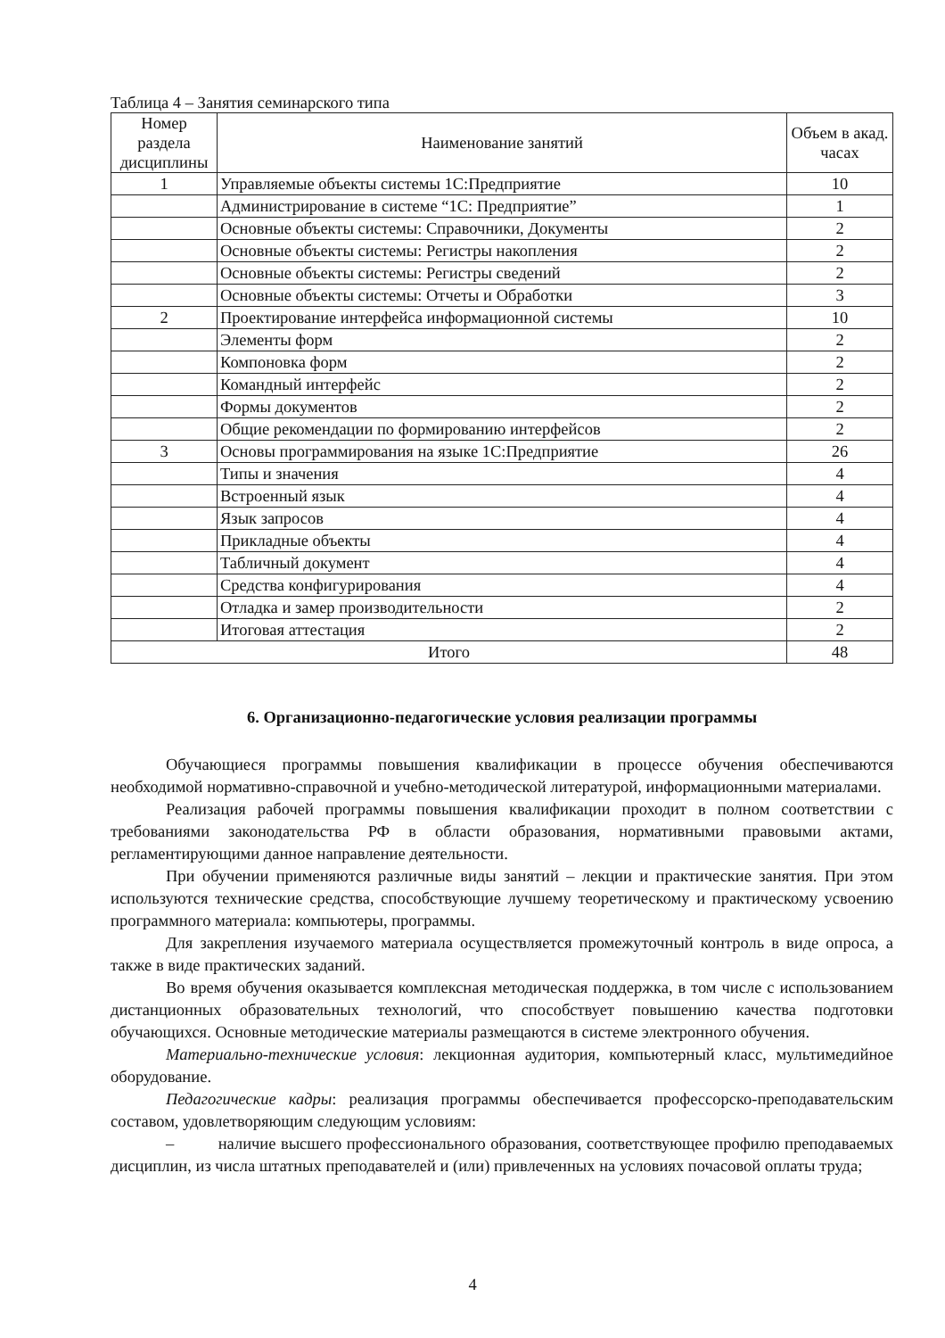Таблица 4 – Занятия семинарского типа
| Номер раздела дисциплины | Наименование занятий | Объем в акад. часах |
| --- | --- | --- |
| 1 | Управляемые объекты системы 1С:Предприятие | 10 |
| | Администрирование в системе “1С: Предприятие” | 1 |
| | Основные объекты системы: Справочники, Документы | 2 |
| | Основные объекты системы: Регистры накопления | 2 |
| | Основные объекты системы: Регистры сведений | 2 |
| | Основные объекты системы: Отчеты и Обработки | 3 |
| 2 | Проектирование интерфейса информационной системы | 10 |
| | Элементы форм | 2 |
| | Компоновка форм | 2 |
| | Командный интерфейс | 2 |
| | Формы документов | 2 |
| | Общие рекомендации по формированию интерфейсов | 2 |
| 3 | Основы программирования на языке 1С:Предприятие | 26 |
| | Типы и значения | 4 |
| | Встроенный язык | 4 |
| | Язык запросов | 4 |
| | Прикладные объекты | 4 |
| | Табличный документ | 4 |
| | Средства конфигурирования | 4 |
| | Отладка и замер производительности | 2 |
| | Итоговая аттестация | 2 |
| Итого | | 48 |
6. Организационно-педагогические условия реализации программы
Обучающиеся программы повышения квалификации в процессе обучения обеспечиваются необходимой нормативно-справочной и учебно-методической литературой, информационными материалами.
Реализация рабочей программы повышения квалификации проходит в полном соответствии с требованиями законодательства РФ в области образования, нормативными правовыми актами, регламентирующими данное направление деятельности.
При обучении применяются различные виды занятий – лекции и практические занятия. При этом используются технические средства, способствующие лучшему теоретическому и практическому усвоению программного материала: компьютеры, программы.
Для закрепления изучаемого материала осуществляется промежуточный контроль в виде опроса, а также в виде практических заданий.
Во время обучения оказывается комплексная методическая поддержка, в том числе с использованием дистанционных образовательных технологий, что способствует повышению качества подготовки обучающихся. Основные методические материалы размещаются в системе электронного обучения.
Материально-технические условия: лекционная аудитория, компьютерный класс, мультимедийное оборудование.
Педагогические кадры: реализация программы обеспечивается профессорско-преподавательским составом, удовлетворяющим следующим условиям:
– наличие высшего профессионального образования, соответствующее профилю преподаваемых дисциплин, из числа штатных преподавателей и (или) привлеченных на условиях почасовой оплаты труда;
4